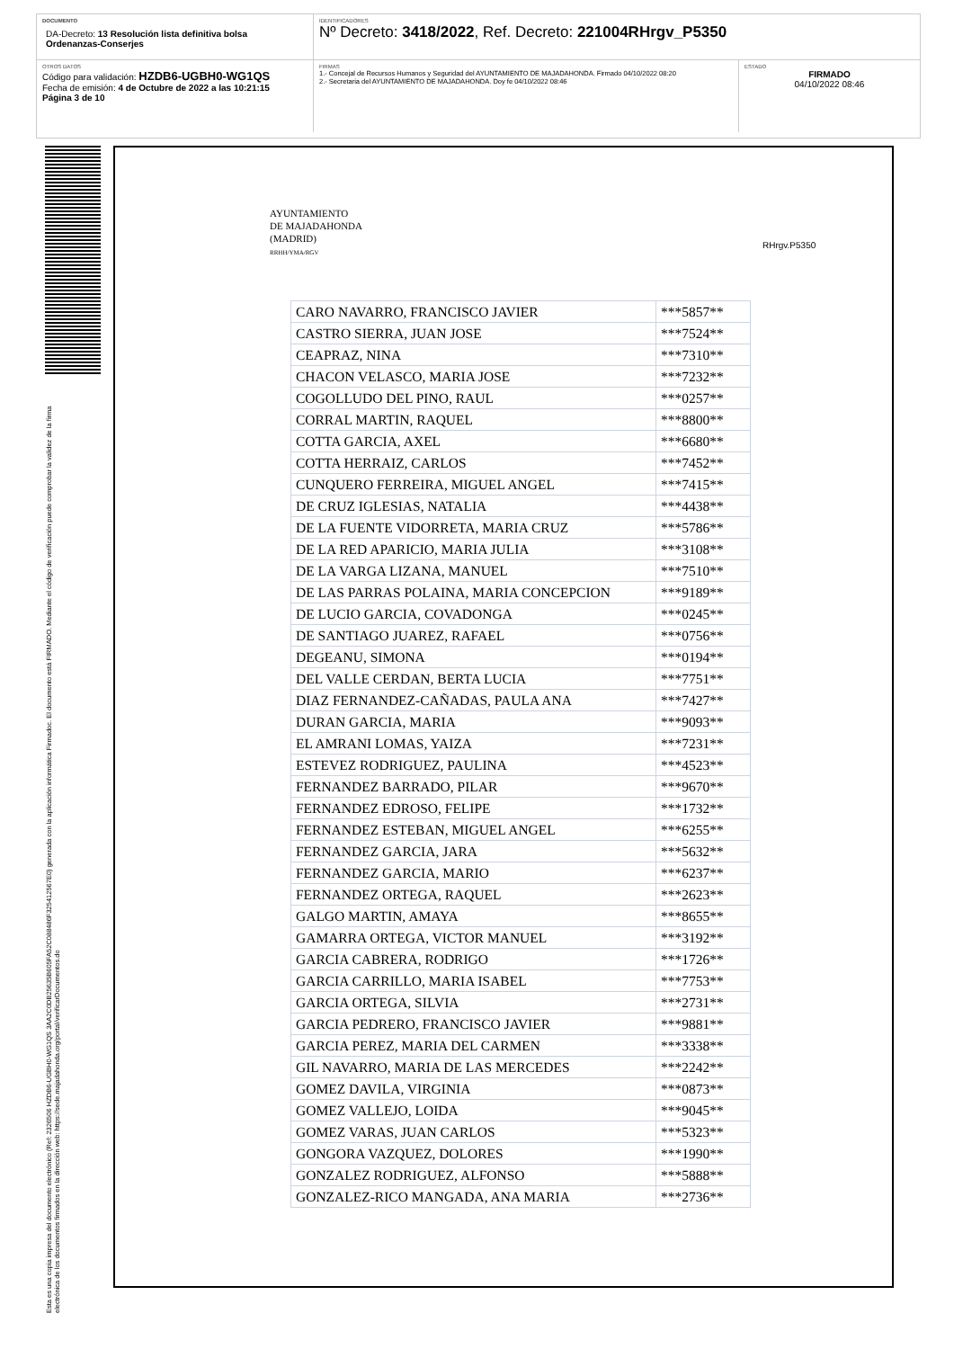DOCUMENTO
DA-Decreto: 13 Resolución lista definitiva bolsa Ordenanzas-Conserjes
IDENTIFICADORES
Nº Decreto: 3418/2022, Ref. Decreto: 221004RHrgv_P5350
OTROS DATOS
Código para validación: HZDB6-UGBH0-WG1QS
Fecha de emisión: 4 de Octubre de 2022 a las 10:21:15
Página 3 de 10
FIRMAS
1.- Concejal de Recursos Humanos y Seguridad del AYUNTAMIENTO DE MAJADAHONDA. Firmado 04/10/2022 08:20
2.- Secretaria del AYUNTAMIENTO DE MAJADAHONDA. Doy fe 04/10/2022 08:46
ESTADO
FIRMADO
04/10/2022 08:46
Esta es una copia impresa del documento electrónico (Ref: 2326506 HZDB6-UGBH0-WG1QS 3AA2C0DB25635B605FA52C088486F32541256​7E0) generada con la aplicación informática Firmadoc. El documento está FIRMADO. Mediante el código de verificación puede comprobar la validez de la firma electrónica de los documentos firmados en la dirección web: https://sede.majadahonda.org/portal/verificarDocumentos.do
AYUNTAMIENTO
DE MAJADAHONDA
(MADRID)
RRHH/YMA/RGV
RHrgv.P5350
| CARO NAVARRO, FRANCISCO JAVIER | ***5857** |
| CASTRO SIERRA, JUAN JOSE | ***7524** |
| CEAPRAZ, NINA | ***7310** |
| CHACON VELASCO, MARIA JOSE | ***7232** |
| COGOLLUDO DEL PINO, RAUL | ***0257** |
| CORRAL MARTIN, RAQUEL | ***8800** |
| COTTA GARCIA, AXEL | ***6680** |
| COTTA HERRAIZ, CARLOS | ***7452** |
| CUNQUERO FERREIRA, MIGUEL ANGEL | ***7415** |
| DE CRUZ IGLESIAS, NATALIA | ***4438** |
| DE LA FUENTE VIDORRETA, MARIA CRUZ | ***5786** |
| DE LA RED APARICIO, MARIA JULIA | ***3108** |
| DE LA VARGA LIZANA, MANUEL | ***7510** |
| DE LAS PARRAS POLAINA, MARIA CONCEPCION | ***9189** |
| DE LUCIO GARCIA, COVADONGA | ***0245** |
| DE SANTIAGO JUAREZ, RAFAEL | ***0756** |
| DEGEANU, SIMONA | ***0194** |
| DEL VALLE CERDAN, BERTA LUCIA | ***7751** |
| DIAZ FERNANDEZ-CAÑADAS, PAULA ANA | ***7427** |
| DURAN GARCIA, MARIA | ***9093** |
| EL AMRANI LOMAS, YAIZA | ***7231** |
| ESTEVEZ RODRIGUEZ, PAULINA | ***4523** |
| FERNANDEZ BARRADO, PILAR | ***9670** |
| FERNANDEZ EDROSO, FELIPE | ***1732** |
| FERNANDEZ ESTEBAN, MIGUEL ANGEL | ***6255** |
| FERNANDEZ GARCIA, JARA | ***5632** |
| FERNANDEZ GARCIA, MARIO | ***6237** |
| FERNANDEZ ORTEGA, RAQUEL | ***2623** |
| GALGO MARTIN, AMAYA | ***8655** |
| GAMARRA ORTEGA, VICTOR MANUEL | ***3192** |
| GARCIA CABRERA, RODRIGO | ***1726** |
| GARCIA CARRILLO, MARIA ISABEL | ***7753** |
| GARCIA ORTEGA, SILVIA | ***2731** |
| GARCIA PEDRERO, FRANCISCO JAVIER | ***9881** |
| GARCIA PEREZ, MARIA DEL CARMEN | ***3338** |
| GIL NAVARRO, MARIA DE LAS MERCEDES | ***2242** |
| GOMEZ DAVILA, VIRGINIA | ***0873** |
| GOMEZ VALLEJO, LOIDA | ***9045** |
| GOMEZ VARAS, JUAN CARLOS | ***5323** |
| GONGORA VAZQUEZ, DOLORES | ***1990** |
| GONZALEZ RODRIGUEZ, ALFONSO | ***5888** |
| GONZALEZ-RICO MANGADA, ANA MARIA | ***2736** |